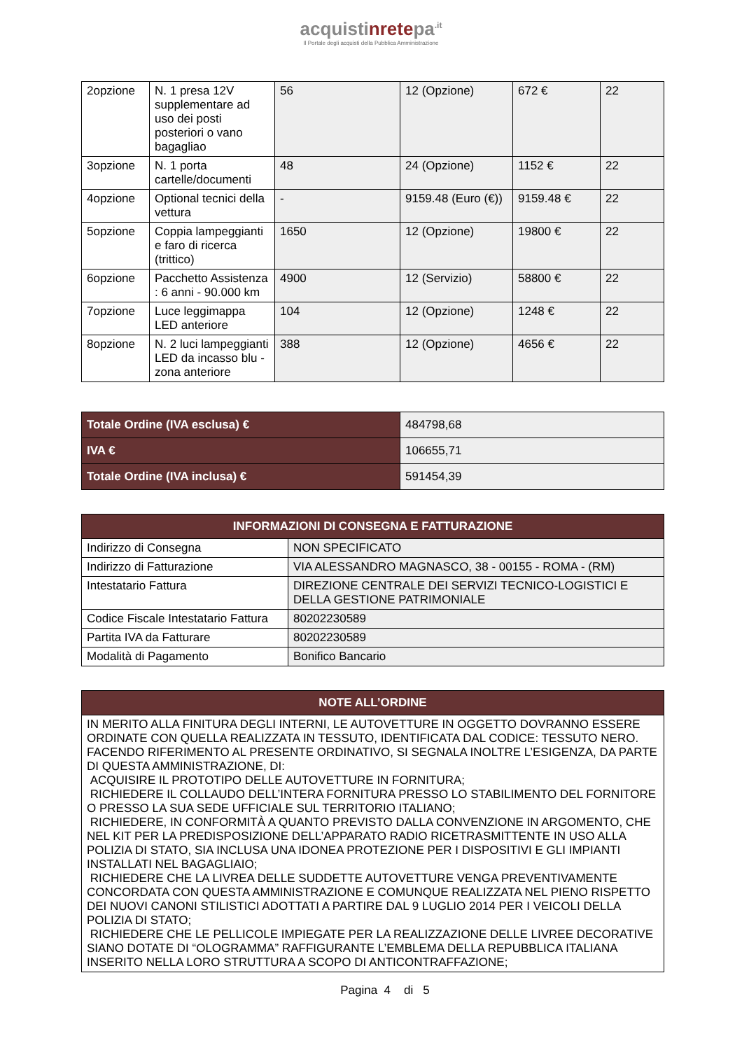acquistinretepa<sup>.it</sup>
Il Portale degli acquisti della Pubblica Amministrazione
| 2opzione | N. 1 presa 12V supplementare ad uso dei posti posteriori o vano bagagliao | 56 | 12 (Opzione) | 672 € | 22 |
| 3opzione | N. 1 porta cartelle/documenti | 48 | 24 (Opzione) | 1152 € | 22 |
| 4opzione | Optional tecnici della vettura | - | 9159.48 (Euro (€)) | 9159.48 € | 22 |
| 5opzione | Coppia lampeggianti e faro di ricerca (trittico) | 1650 | 12 (Opzione) | 19800 € | 22 |
| 6opzione | Pacchetto Assistenza : 6 anni - 90.000 km | 4900 | 12 (Servizio) | 58800 € | 22 |
| 7opzione | Luce leggimappa LED anteriore | 104 | 12 (Opzione) | 1248 € | 22 |
| 8opzione | N. 2 luci lampeggianti LED da incasso blu - zona anteriore | 388 | 12 (Opzione) | 4656 € | 22 |
| Totale Ordine (IVA esclusa) € | 484798,68 |
| IVA € | 106655,71 |
| Totale Ordine (IVA inclusa) € | 591454,39 |
| INFORMAZIONI DI CONSEGNA E FATTURAZIONE | |
| --- | --- |
| Indirizzo di Consegna | NON SPECIFICATO |
| Indirizzo di Fatturazione | VIA ALESSANDRO MAGNASCO, 38 - 00155 - ROMA - (RM) |
| Intestatario Fattura | DIREZIONE CENTRALE DEI SERVIZI TECNICO-LOGISTICI E DELLA GESTIONE PATRIMONIALE |
| Codice Fiscale Intestatario Fattura | 80202230589 |
| Partita IVA da Fatturare | 80202230589 |
| Modalità di Pagamento | Bonifico Bancario |
| NOTE ALL’ORDINE |
| --- |
| IN MERITO ALLA FINITURA DEGLI INTERNI, LE AUTOVETTURE IN OGGETTO DOVRANNO ESSERE ORDINATE CON QUELLA REALIZZATA IN TESSUTO, IDENTIFICATA DAL CODICE: TESSUTO NERO. FACENDO RIFERIMENTO AL PRESENTE ORDINATIVO, SI SEGNALA INOLTRE L’ESIGENZA, DA PARTE DI QUESTA AMMINISTRAZIONE, DI: ACQUISIRE IL PROTOTIPO DELLE AUTOVETTURE IN FORNITURA; RICHIEDERE IL COLLAUDO DELL’INTERA FORNITURA PRESSO LO STABILIMENTO DEL FORNITORE O PRESSO LA SUA SEDE UFFICIALE SUL TERRITORIO ITALIANO; RICHIEDERE, IN CONFORMITÀ A QUANTO PREVISTO DALLA CONVENZIONE IN ARGOMENTO, CHE NEL KIT PER LA PREDISPOSIZIONE DELL’APPARATO RADIO RICETRASMITTENTE IN USO ALLA POLIZIA DI STATO, SIA INCLUSA UNA IDONEA PROTEZIONE PER I DISPOSITIVI E GLI IMPIANTI INSTALLATI NEL BAGAGLIAIO; RICHIEDERE CHE LA LIVREA DELLE SUDDETTE AUTOVETTURE VENGA PREVENTIVAMENTE CONCORDATA CON QUESTA AMMINISTRAZIONE E COMUNQUE REALIZZATA NEL PIENO RISPETTO DEI NUOVI CANONI STILISTICI ADOTTATI A PARTIRE DAL 9 LUGLIO 2014 PER I VEICOLI DELLA POLIZIA DI STATO; RICHIEDERE CHE LE PELLICOLE IMPIEGATE PER LA REALIZZAZIONE DELLE LIVREE DECORATIVE SIANO DOTATE DI “OLOGRAMMA” RAFFIGURANTE L’EMBLEMA DELLA REPUBBLICA ITALIANA INSERITO NELLA LORO STRUTTURA A SCOPO DI ANTICONTRAFFAZIONE; |
Pagina 4 di 5